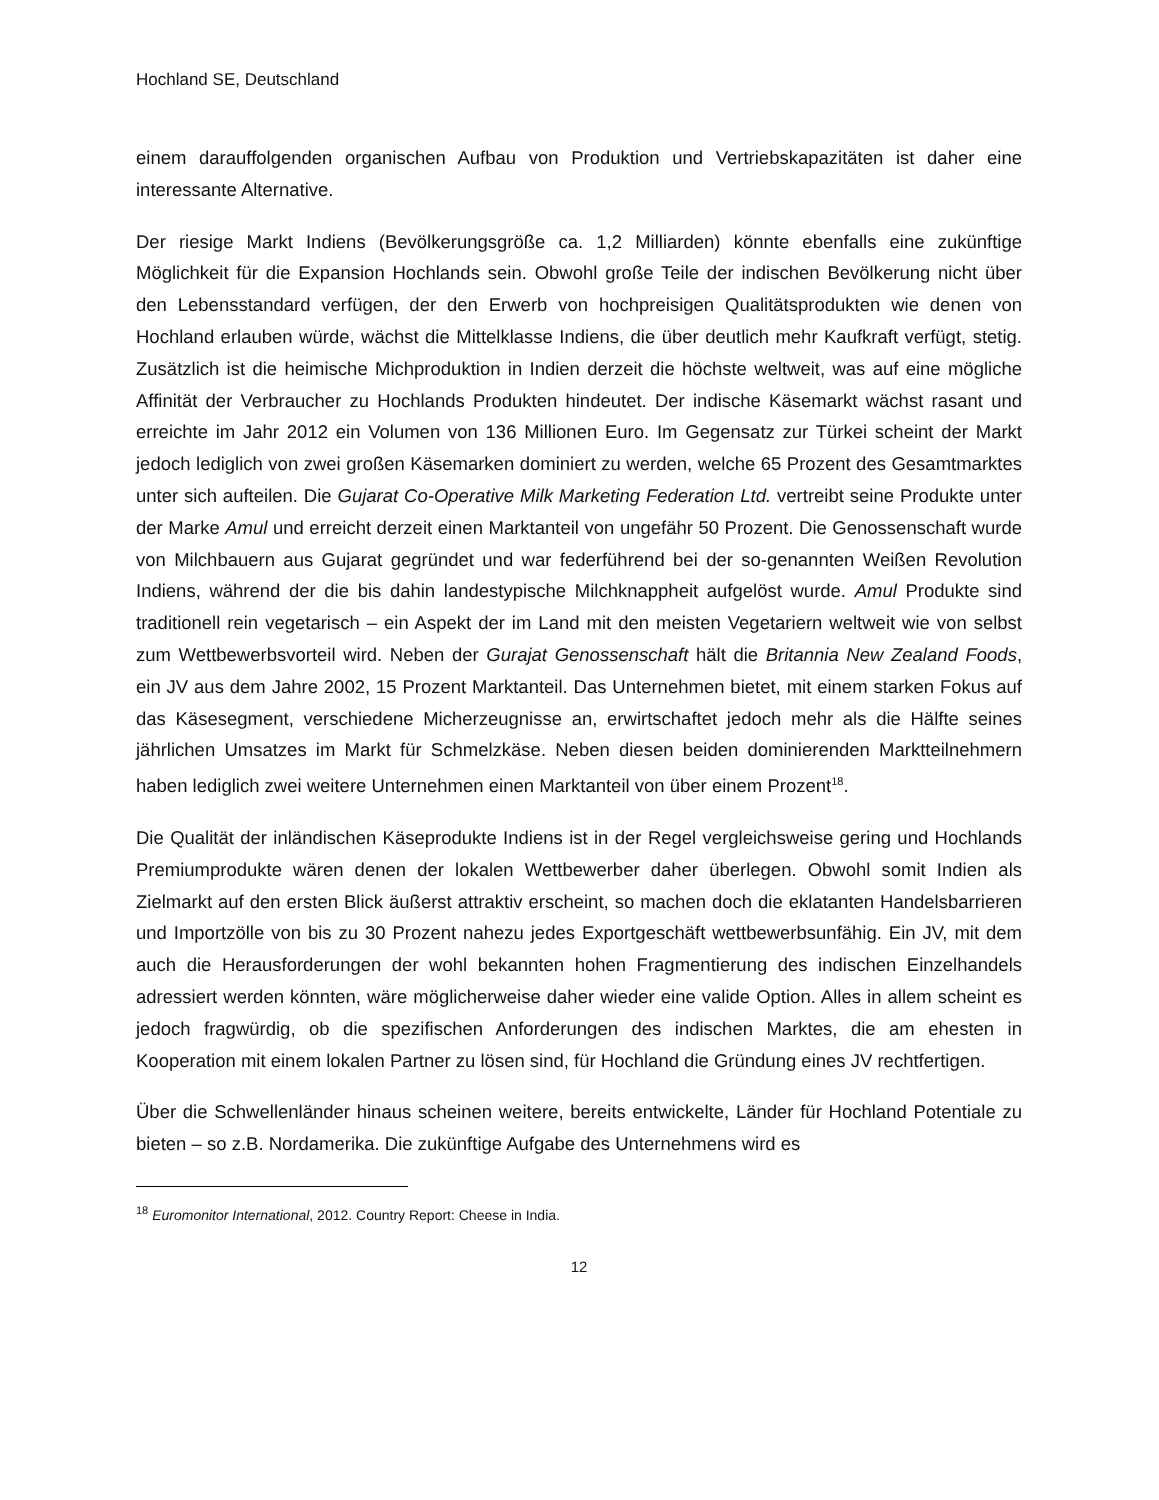Hochland SE, Deutschland
einem darauffolgenden organischen Aufbau von Produktion und Vertriebskapazitäten ist daher eine interessante Alternative.
Der riesige Markt Indiens (Bevölkerungsgröße ca. 1,2 Milliarden) könnte ebenfalls eine zukünftige Möglichkeit für die Expansion Hochlands sein. Obwohl große Teile der indischen Bevölkerung nicht über den Lebensstandard verfügen, der den Erwerb von hochpreisigen Qualitätsprodukten wie denen von Hochland erlauben würde, wächst die Mittelklasse Indiens, die über deutlich mehr Kaufkraft verfügt, stetig. Zusätzlich ist die heimische Michproduktion in Indien derzeit die höchste weltweit, was auf eine mögliche Affinität der Verbraucher zu Hochlands Produkten hindeutet. Der indische Käsemarkt wächst rasant und erreichte im Jahr 2012 ein Volumen von 136 Millionen Euro. Im Gegensatz zur Türkei scheint der Markt jedoch lediglich von zwei großen Käsemarken dominiert zu werden, welche 65 Prozent des Gesamtmarktes unter sich aufteilen. Die Gujarat Co-Operative Milk Marketing Federation Ltd. vertreibt seine Produkte unter der Marke Amul und erreicht derzeit einen Marktanteil von ungefähr 50 Prozent. Die Genossenschaft wurde von Milchbauern aus Gujarat gegründet und war federführend bei der so-genannten Weißen Revolution Indiens, während der die bis dahin landestypische Milchknappheit aufgelöst wurde. Amul Produkte sind traditionell rein vegetarisch – ein Aspekt der im Land mit den meisten Vegetariern weltweit wie von selbst zum Wettbewerbsvorteil wird. Neben der Gurajat Genossenschaft hält die Britannia New Zealand Foods, ein JV aus dem Jahre 2002, 15 Prozent Marktanteil. Das Unternehmen bietet, mit einem starken Fokus auf das Käsesegment, verschiedene Micherzeugnisse an, erwirtschaftet jedoch mehr als die Hälfte seines jährlichen Umsatzes im Markt für Schmelzkäse. Neben diesen beiden dominierenden Marktteilnehmern haben lediglich zwei weitere Unternehmen einen Marktanteil von über einem Prozent<sup>18</sup>.
Die Qualität der inländischen Käseprodukte Indiens ist in der Regel vergleichsweise gering und Hochlands Premiumprodukte wären denen der lokalen Wettbewerber daher überlegen. Obwohl somit Indien als Zielmarkt auf den ersten Blick äußerst attraktiv erscheint, so machen doch die eklatanten Handelsbarrieren und Importzölle von bis zu 30 Prozent nahezu jedes Exportgeschäft wettbewerbsunfähig. Ein JV, mit dem auch die Herausforderungen der wohl bekannten hohen Fragmentierung des indischen Einzelhandels adressiert werden könnten, wäre möglicherweise daher wieder eine valide Option. Alles in allem scheint es jedoch fragwürdig, ob die spezifischen Anforderungen des indischen Marktes, die am ehesten in Kooperation mit einem lokalen Partner zu lösen sind, für Hochland die Gründung eines JV rechtfertigen.
Über die Schwellenländer hinaus scheinen weitere, bereits entwickelte, Länder für Hochland Potentiale zu bieten – so z.B. Nordamerika. Die zukünftige Aufgabe des Unternehmens wird es
<sup>18</sup> Euromonitor International, 2012. Country Report: Cheese in India.
12